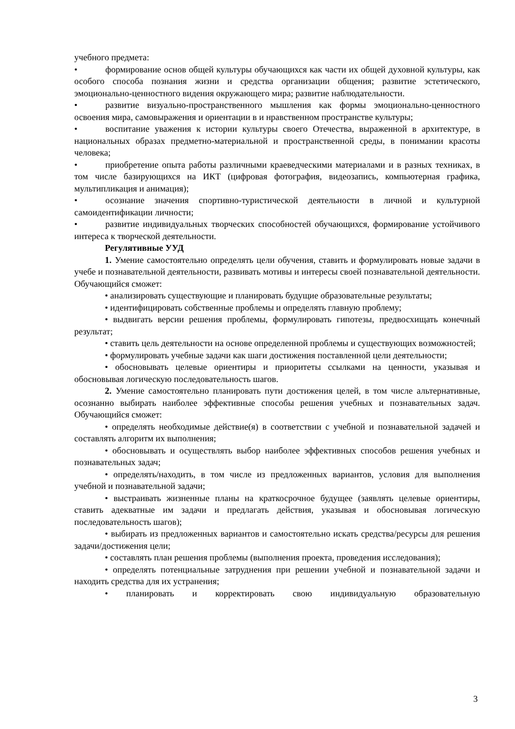учебного предмета:
• формирование основ общей культуры обучающихся как части их общей духовной культуры, как особого способа познания жизни и средства организации общения; развитие эстетического, эмоционально-ценностного видения окружающего мира; развитие наблюдательности.
• развитие визуально-пространственного мышления как формы эмоционально-ценностного освоения мира, самовыражения и ориентации в и нравственном пространстве культуры;
• воспитание уважения к истории культуры своего Отечества, выраженной в архитектуре, в национальных образах предметно-материальной и пространственной среды, в понимании красоты человека;
• приобретение опыта работы различными краеведческими материалами и в разных техниках, в том числе базирующихся на ИКТ (цифровая фотография, видеозапись, компьютерная графика, мультипликация и анимация);
• осознание значения спортивно-туристической деятельности в личной и культурной самоидентификации личности;
• развитие индивидуальных творческих способностей обучающихся, формирование устойчивого интереса к творческой деятельности.
Регулятивные УУД
1. Умение самостоятельно определять цели обучения, ставить и формулировать новые задачи в учебе и познавательной деятельности, развивать мотивы и интересы своей познавательной деятельности. Обучающийся сможет:
• анализировать существующие и планировать будущие образовательные результаты;
• идентифицировать собственные проблемы и определять главную проблему;
• выдвигать версии решения проблемы, формулировать гипотезы, предвосхищать конечный результат;
• ставить цель деятельности на основе определенной проблемы и существующих возможностей;
• формулировать учебные задачи как шаги достижения поставленной цели деятельности;
• обосновывать целевые ориентиры и приоритеты ссылками на ценности, указывая и обосновывая логическую последовательность шагов.
2. Умение самостоятельно планировать пути достижения целей, в том числе альтернативные, осознанно выбирать наиболее эффективные способы решения учебных и познавательных задач. Обучающийся сможет:
• определять необходимые действие(я) в соответствии с учебной и познавательной задачей и составлять алгоритм их выполнения;
• обосновывать и осуществлять выбор наиболее эффективных способов решения учебных и познавательных задач;
• определять/находить, в том числе из предложенных вариантов, условия для выполнения учебной и познавательной задачи;
• выстраивать жизненные планы на краткосрочное будущее (заявлять целевые ориентиры, ставить адекватные им задачи и предлагать действия, указывая и обосновывая логическую последовательность шагов);
• выбирать из предложенных вариантов и самостоятельно искать средства/ресурсы для решения задачи/достижения цели;
• составлять план решения проблемы (выполнения проекта, проведения исследования);
• определять потенциальные затруднения при решении учебной и познавательной задачи и находить средства для их устранения;
• планировать и корректировать свою индивидуальную образовательную
3